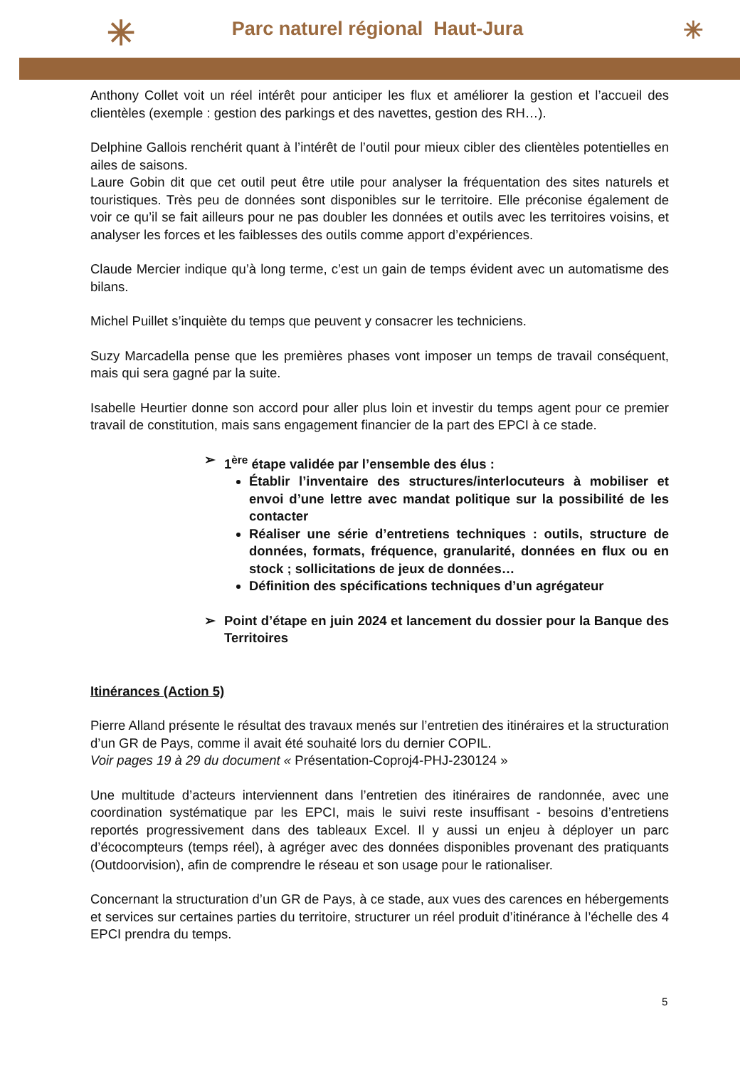✳
Parc naturel régional Haut-Jura
✳
Anthony Collet voit un réel intérêt pour anticiper les flux et améliorer la gestion et l’accueil des clientèles (exemple : gestion des parkings et des navettes, gestion des RH…).
Delphine Gallois renchérit quant à l’intérêt de l’outil pour mieux cibler des clientèles potentielles en ailes de saisons.
Laure Gobin dit que cet outil peut être utile pour analyser la fréquentation des sites naturels et touristiques. Très peu de données sont disponibles sur le territoire. Elle préconise également de voir ce qu’il se fait ailleurs pour ne pas doubler les données et outils avec les territoires voisins, et analyser les forces et les faiblesses des outils comme apport d’expériences.
Claude Mercier indique qu’à long terme, c’est un gain de temps évident avec un automatisme des bilans.
Michel Puillet s’inquiète du temps que peuvent y consacrer les techniciens.
Suzy Marcadella pense que les premières phases vont imposer un temps de travail conséquent, mais qui sera gagné par la suite.
Isabelle Heurtier donne son accord pour aller plus loin et investir du temps agent pour ce premier travail de constitution, mais sans engagement financier de la part des EPCI à ce stade.
➢ 1<sup>ère</sup> étape validée par l’ensemble des élus :
Établir l’inventaire des structures/interlocuteurs à mobiliser et envoi d’une lettre avec mandat politique sur la possibilité de les contacter
Réaliser une série d’entretiens techniques : outils, structure de données, formats, fréquence, granularité, données en flux ou en stock ; sollicitations de jeux de données…
Définition des spécifications techniques d’un agrégateur
➢ Point d’étape en juin 2024 et lancement du dossier pour la Banque des Territoires
Itinérances (Action 5)
Pierre Alland présente le résultat des travaux menés sur l’entretien des itinéraires et la structuration d’un GR de Pays, comme il avait été souhaité lors du dernier COPIL.
Voir pages 19 à 29 du document « Présentation-Coproj4-PHJ-230124 »
Une multitude d’acteurs interviennent dans l’entretien des itinéraires de randonnée, avec une coordination systématique par les EPCI, mais le suivi reste insuffisant - besoins d’entretiens reportés progressivement dans des tableaux Excel. Il y aussi un enjeu à déployer un parc d’écocompteurs (temps réel), à agréger avec des données disponibles provenant des pratiquants (Outdoorvision), afin de comprendre le réseau et son usage pour le rationaliser.
Concernant la structuration d’un GR de Pays, à ce stade, aux vues des carences en hébergements et services sur certaines parties du territoire, structurer un réel produit d’itinérance à l’échelle des 4 EPCI prendra du temps.
5